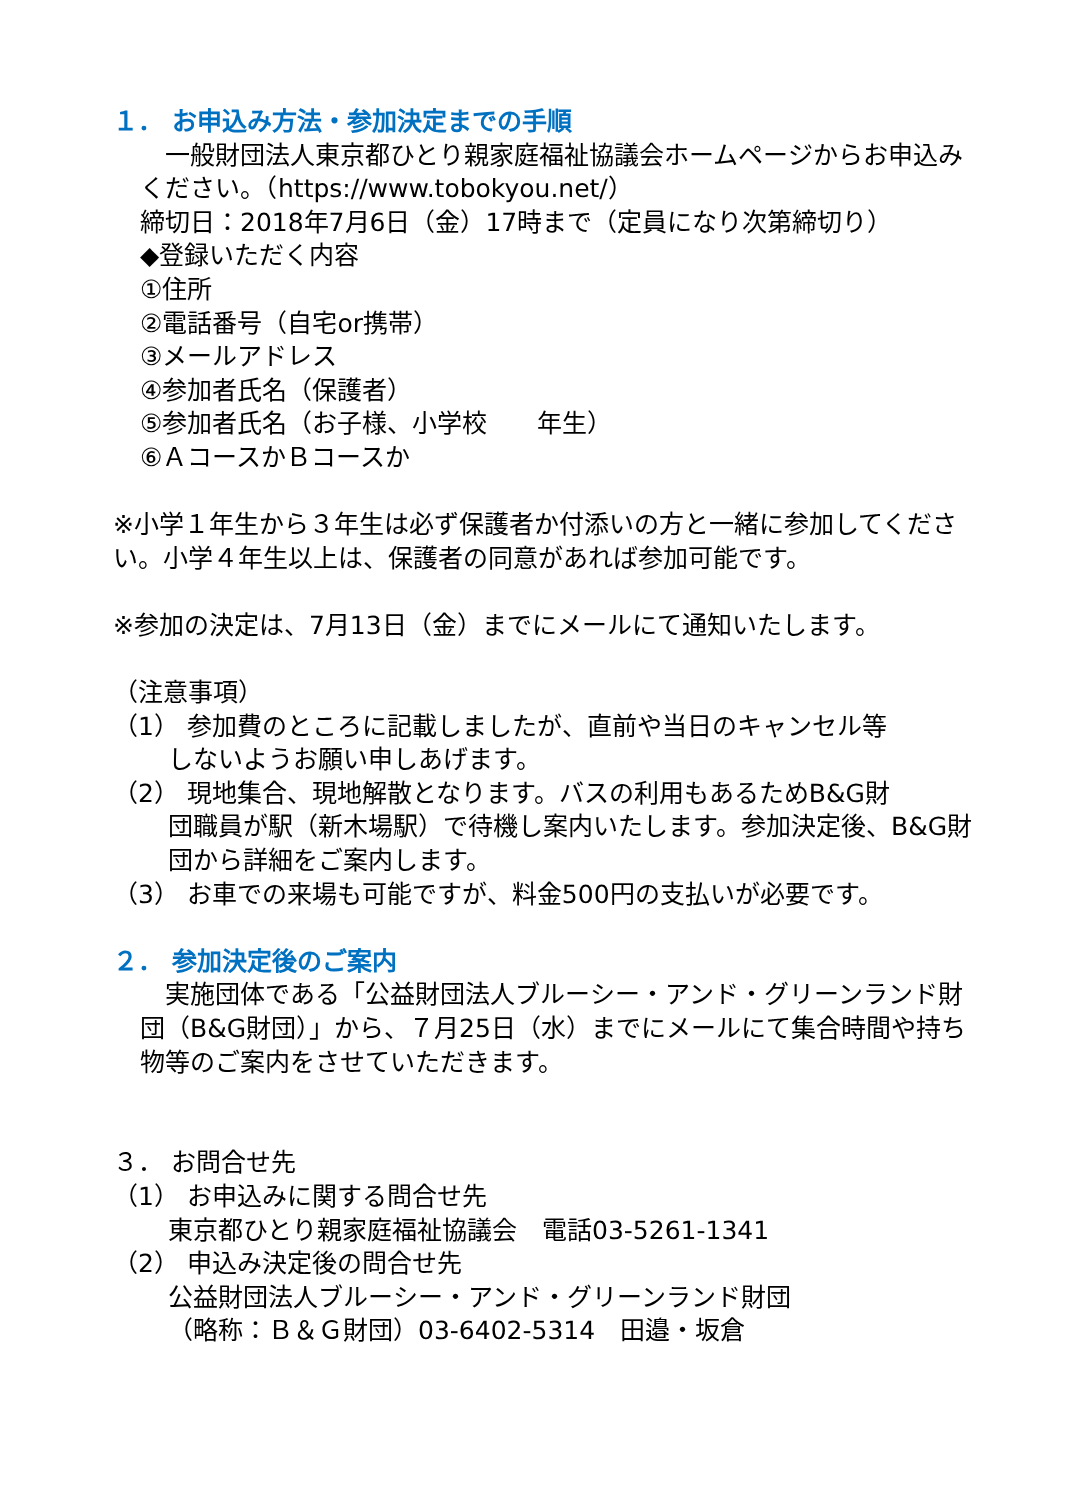１． お申込み方法・参加決定までの手順
　一般財団法人東京都ひとり親家庭福祉協議会ホームページからお申込みください。（https://www.tobokyou.net/）
締切日：2018年7月6日（金）17時まで（定員になり次第締切り）
◆登録いただく内容
①住所
②電話番号（自宅or携帯）
③メールアドレス
④参加者氏名（保護者）
⑤参加者氏名（お子様、小学校　　年生）
⑥ＡコースかＢコースか
※小学１年生から３年生は必ず保護者か付添いの方と一緒に参加してください。小学４年生以上は、保護者の同意があれば参加可能です。
※参加の決定は、7月13日（金）までにメールにて通知いたします。
（注意事項）
（1） 参加費のところに記載しましたが、直前や当日のキャンセル等
しないようお願い申しあげます。
（2） 現地集合、現地解散となります。バスの利用もあるためB&G財
団職員が駅（新木場駅）で待機し案内いたします。参加決定後、B&G財団から詳細をご案内します。
（3） お車での来場も可能ですが、料金500円の支払いが必要です。
２． 参加決定後のご案内
　実施団体である「公益財団法人ブルーシー・アンド・グリーンランド財団（B&G財団）」から、７月25日（水）までにメールにて集合時間や持ち物等のご案内をさせていただきます。
３． お問合せ先
（1） お申込みに関する問合せ先
東京都ひとり親家庭福祉協議会　電話03-5261-1341
（2） 申込み決定後の問合せ先
公益財団法人ブルーシー・アンド・グリーンランド財団
（略称：Ｂ＆Ｇ財団）03-6402-5314　田邉・坂倉